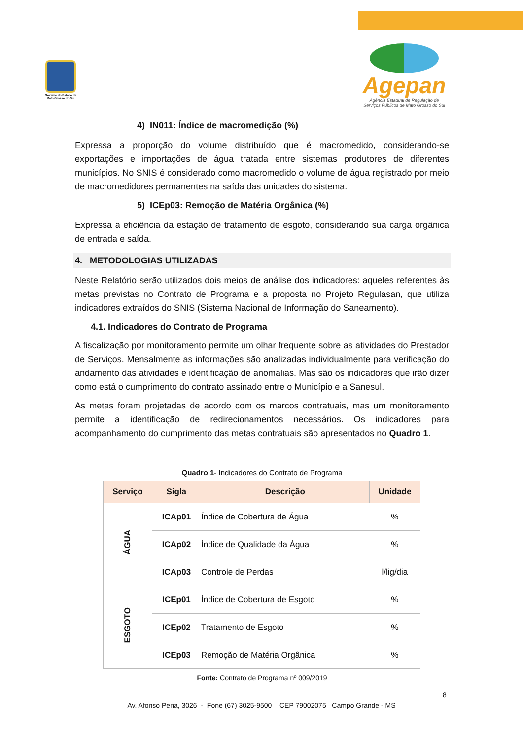Governo do Estado de Mato Grosso do Sul
Agepan
Agência Estadual de Regulação de
Serviços Públicos de Mato Grosso do Sul
4) IN011: Índice de macromedição (%)
Expressa a proporção do volume distribuído que é macromedido, considerando-se exportações e importações de água tratada entre sistemas produtores de diferentes municípios. No SNIS é considerado como macromedido o volume de água registrado por meio de macromedidores permanentes na saída das unidades do sistema.
5) ICEp03: Remoção de Matéria Orgânica (%)
Expressa a eficiência da estação de tratamento de esgoto, considerando sua carga orgânica de entrada e saída.
4. METODOLOGIAS UTILIZADAS
Neste Relatório serão utilizados dois meios de análise dos indicadores: aqueles referentes às metas previstas no Contrato de Programa e a proposta no Projeto Regulasan, que utiliza indicadores extraídos do SNIS (Sistema Nacional de Informação do Saneamento).
4.1. Indicadores do Contrato de Programa
A fiscalização por monitoramento permite um olhar frequente sobre as atividades do Prestador de Serviços. Mensalmente as informações são analizadas individualmente para verificação do andamento das atividades e identificação de anomalias. Mas são os indicadores que irão dizer como está o cumprimento do contrato assinado entre o Município e a Sanesul.
As metas foram projetadas de acordo com os marcos contratuais, mas um monitoramento permite a identificação de redirecionamentos necessários. Os indicadores para acompanhamento do cumprimento das metas contratuais são apresentados no Quadro 1.
Quadro 1- Indicadores do Contrato de Programa
| Serviço | Sigla | Descrição | Unidade |
| --- | --- | --- | --- |
| ÁGUA | ICAp01 | Índice de Cobertura de Água | % |
| | ICAp02 | Índice de Qualidade da Água | % |
| | ICAp03 | Controle de Perdas | l/lig/dia |
| ESGOTO | ICEp01 | Índice de Cobertura de Esgoto | % |
| | ICEp02 | Tratamento de Esgoto | % |
| | ICEp03 | Remoção de Matéria Orgânica | % |
Fonte: Contrato de Programa nº 009/2019
8
Av. Afonso Pena, 3026 - Fone (67) 3025-9500 – CEP 79002075 Campo Grande - MS